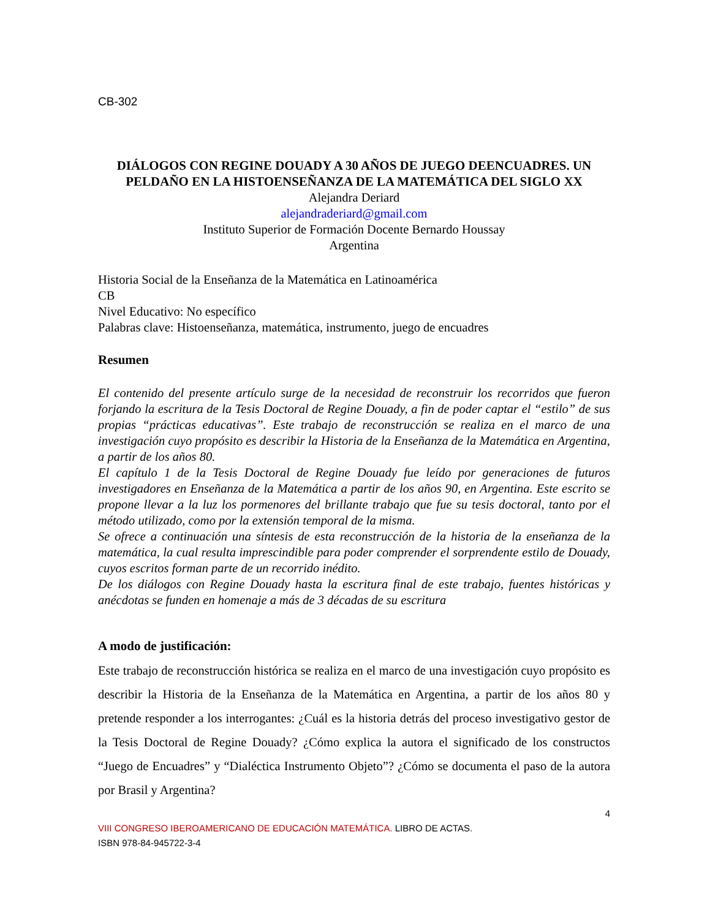CB-302
DIÁLOGOS CON REGINE DOUADY A 30 AÑOS DE JUEGO DEENCUADRES. UN PELDAÑO EN LA HISTOENSEÑANZA DE LA MATEMÁTICA DEL SIGLO XX
Alejandra Deriard
alejandraderiard@gmail.com
Instituto Superior de Formación Docente Bernardo Houssay
Argentina
Historia Social de la Enseñanza de la Matemática en Latinoamérica
CB
Nivel Educativo: No específico
Palabras clave: Histoenseñanza, matemática, instrumento, juego de encuadres
Resumen
El contenido del presente artículo surge de la necesidad de reconstruir los recorridos que fueron forjando la escritura de la Tesis Doctoral de Regine Douady, a fin de poder captar el “estilo” de sus propias “prácticas educativas”. Este trabajo de reconstrucción se realiza en el marco de una investigación cuyo propósito es describir la Historia de la Enseñanza de la Matemática en Argentina, a partir de los años 80.
El capítulo 1 de la Tesis Doctoral de Regine Douady fue leído por generaciones de futuros investigadores en Enseñanza de la Matemática a partir de los años 90, en Argentina. Este escrito se propone llevar a la luz los pormenores del brillante trabajo que fue su tesis doctoral, tanto por el método utilizado, como por la extensión temporal de la misma.
Se ofrece a continuación una síntesis de esta reconstrucción de la historia de la enseñanza de la matemática, la cual resulta imprescindible para poder comprender el sorprendente estilo de Douady, cuyos escritos forman parte de un recorrido inédito.
De los diálogos con Regine Douady hasta la escritura final de este trabajo, fuentes históricas y anécdotas se funden en homenaje a más de 3 décadas de su escritura
A modo de justificación:
Este trabajo de reconstrucción histórica se realiza en el marco de una investigación cuyo propósito es describir la Historia de la Enseñanza de la Matemática en Argentina, a partir de los años 80 y pretende responder a los interrogantes: ¿Cuál es la historia detrás del proceso investigativo gestor de la Tesis Doctoral de Regine Douady? ¿Cómo explica la autora el significado de los constructos “Juego de Encuadres” y “Dialéctica Instrumento Objeto”? ¿Cómo se documenta el paso de la autora por Brasil y Argentina?
4
VIII CONGRESO IBEROAMERICANO DE EDUCACIÓN MATEMÁTICA. LIBRO DE ACTAS.
ISBN 978-84-945722-3-4